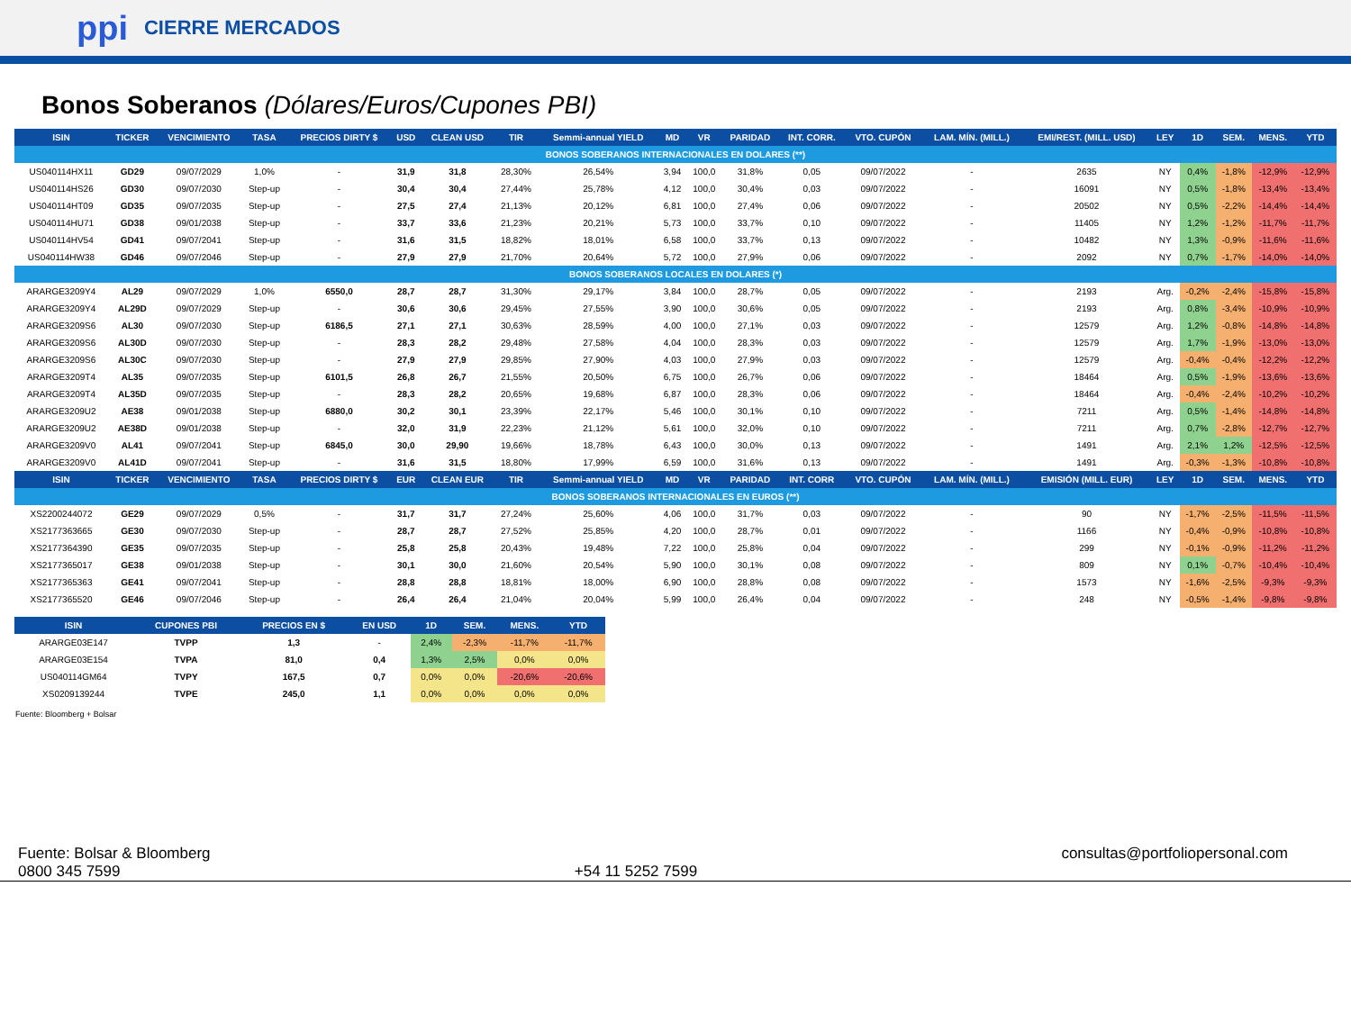ppi CIERRE MERCADOS
Bonos Soberanos (Dólares/Euros/Cupones PBI)
| ISIN | TICKER | VENCIMIENTO | TASA | PRECIOS DIRTY $ | USD | CLEAN USD | TIR | Semmi-annual YIELD | MD | VR | PARIDAD | INT. CORR. | VTO. CUPÓN | LAM. MÍN. (MILL.) | EMI/REST. (MILL. USD) | LEY | 1D | SEM. | MENS. | YTD |
| --- | --- | --- | --- | --- | --- | --- | --- | --- | --- | --- | --- | --- | --- | --- | --- | --- | --- | --- | --- | --- |
| BONOS SOBERANOS INTERNACIONALES EN DOLARES (**) | | | | | | | | | | | | | | | | | | | | |
| US040114HX11 | GD29 | 09/07/2029 | 1,0% | - | 31,9 | 31,8 | 28,30% | 26,54% | 3,94 | 100,0 | 31,8% | 0,05 | 09/07/2022 | - | 2635 | NY | 0,4% | -1,8% | -12,9% | -12,9% |
| US040114HS26 | GD30 | 09/07/2030 | Step-up | - | 30,4 | 30,4 | 27,44% | 25,78% | 4,12 | 100,0 | 30,4% | 0,03 | 09/07/2022 | - | 16091 | NY | 0,5% | -1,8% | -13,4% | -13,4% |
| US040114HT09 | GD35 | 09/07/2035 | Step-up | - | 27,5 | 27,4 | 21,13% | 20,12% | 6,81 | 100,0 | 27,4% | 0,06 | 09/07/2022 | - | 20502 | NY | 0,5% | -2,2% | -14,4% | -14,4% |
| US040114HU71 | GD38 | 09/01/2038 | Step-up | - | 33,7 | 33,6 | 21,23% | 20,21% | 5,73 | 100,0 | 33,7% | 0,10 | 09/07/2022 | - | 11405 | NY | 1,2% | -1,2% | -11,7% | -11,7% |
| US040114HV54 | GD41 | 09/07/2041 | Step-up | - | 31,6 | 31,5 | 18,82% | 18,01% | 6,58 | 100,0 | 33,7% | 0,13 | 09/07/2022 | - | 10482 | NY | 1,3% | -0,9% | -11,6% | -11,6% |
| US040114HW38 | GD46 | 09/07/2046 | Step-up | - | 27,9 | 27,9 | 21,70% | 20,64% | 5,72 | 100,0 | 27,9% | 0,06 | 09/07/2022 | - | 2092 | NY | 0,7% | -1,7% | -14,0% | -14,0% |
| BONOS SOBERANOS LOCALES EN DOLARES (*) | | | | | | | | | | | | | | | | | | | | |
| ARARGE3209Y4 | AL29 | 09/07/2029 | 1,0% | 6550,0 | 28,7 | 28,7 | 31,30% | 29,17% | 3,84 | 100,0 | 28,7% | 0,05 | 09/07/2022 | - | 2193 | Arg. | -0,2% | -2,4% | -15,8% | -15,8% |
| ARARGE3209Y4 | AL29D | 09/07/2029 | Step-up | - | 30,6 | 30,6 | 29,45% | 27,55% | 3,90 | 100,0 | 30,6% | 0,05 | 09/07/2022 | - | 2193 | Arg. | 0,8% | -3,4% | -10,9% | -10,9% |
| ARARGE3209S6 | AL30 | 09/07/2030 | Step-up | 6186,5 | 27,1 | 27,1 | 30,63% | 28,59% | 4,00 | 100,0 | 27,1% | 0,03 | 09/07/2022 | - | 12579 | Arg. | 1,2% | -0,8% | -14,8% | -14,8% |
| ARARGE3209S6 | AL30D | 09/07/2030 | Step-up | - | 28,3 | 28,2 | 29,48% | 27,58% | 4,04 | 100,0 | 28,3% | 0,03 | 09/07/2022 | - | 12579 | Arg. | 1,7% | -1,9% | -13,0% | -13,0% |
| ARARGE3209S6 | AL30C | 09/07/2030 | Step-up | - | 27,9 | 27,9 | 29,85% | 27,90% | 4,03 | 100,0 | 27,9% | 0,03 | 09/07/2022 | - | 12579 | Arg. | -0,4% | -0,4% | -12,2% | -12,2% |
| ARARGE3209T4 | AL35 | 09/07/2035 | Step-up | 6101,5 | 26,8 | 26,7 | 21,55% | 20,50% | 6,75 | 100,0 | 26,7% | 0,06 | 09/07/2022 | - | 18464 | Arg. | 0,5% | -1,9% | -13,6% | -13,6% |
| ARARGE3209T4 | AL35D | 09/07/2035 | Step-up | - | 28,3 | 28,2 | 20,65% | 19,68% | 6,87 | 100,0 | 28,3% | 0,06 | 09/07/2022 | - | 18464 | Arg. | -0,4% | -2,4% | -10,2% | -10,2% |
| ARARGE3209U2 | AE38 | 09/01/2038 | Step-up | 6880,0 | 30,2 | 30,1 | 23,39% | 22,17% | 5,46 | 100,0 | 30,1% | 0,10 | 09/07/2022 | - | 7211 | Arg. | 0,5% | -1,4% | -14,8% | -14,8% |
| ARARGE3209U2 | AE38D | 09/01/2038 | Step-up | - | 32,0 | 31,9 | 22,23% | 21,12% | 5,61 | 100,0 | 32,0% | 0,10 | 09/07/2022 | - | 7211 | Arg. | 0,7% | -2,8% | -12,7% | -12,7% |
| ARARGE3209V0 | AL41 | 09/07/2041 | Step-up | 6845,0 | 30,0 | 29,90 | 19,66% | 18,78% | 6,43 | 100,0 | 30,0% | 0,13 | 09/07/2022 | - | 1491 | Arg. | 2,1% | 1,2% | -12,5% | -12,5% |
| ARARGE3209V0 | AL41D | 09/07/2041 | Step-up | - | 31,6 | 31,5 | 18,80% | 17,99% | 6,59 | 100,0 | 31,6% | 0,13 | 09/07/2022 | - | 1491 | Arg. | -0,3% | -1,3% | -10,8% | -10,8% |
| ISIN | TICKER | VENCIMIENTO | TASA | PRECIOS DIRTY $ | EUR | CLEAN EUR | TIR | Semmi-annual YIELD | MD | VR | PARIDAD | INT. CORR | VTO. CUPÓN | LAM. MÍN. (MILL.) | EMISIÓN (MILL. EUR) | LEY | 1D | SEM. | MENS. | YTD |
| BONOS SOBERANOS INTERNACIONALES EN EUROS (**) | | | | | | | | | | | | | | | | | | | | |
| XS2200244072 | GE29 | 09/07/2029 | 0,5% | - | 31,7 | 31,7 | 27,24% | 25,60% | 4,06 | 100,0 | 31,7% | 0,03 | 09/07/2022 | - | 90 | NY | -1,7% | -2,5% | -11,5% | -11,5% |
| XS2177363665 | GE30 | 09/07/2030 | Step-up | - | 28,7 | 28,7 | 27,52% | 25,85% | 4,20 | 100,0 | 28,7% | 0,01 | 09/07/2022 | - | 1166 | NY | -0,4% | -0,9% | -10,8% | -10,8% |
| XS2177364390 | GE35 | 09/07/2035 | Step-up | - | 25,8 | 25,8 | 20,43% | 19,48% | 7,22 | 100,0 | 25,8% | 0,04 | 09/07/2022 | - | 299 | NY | -0,1% | -0,9% | -11,2% | -11,2% |
| XS2177365017 | GE38 | 09/01/2038 | Step-up | - | 30,1 | 30,0 | 21,60% | 20,54% | 5,90 | 100,0 | 30,1% | 0,08 | 09/07/2022 | - | 809 | NY | 0,1% | -0,7% | -10,4% | -10,4% |
| XS2177365363 | GE41 | 09/07/2041 | Step-up | - | 28,8 | 28,8 | 18,81% | 18,00% | 6,90 | 100,0 | 28,8% | 0,08 | 09/07/2022 | - | 1573 | NY | -1,6% | -2,5% | -9,3% | -9,3% |
| XS2177365520 | GE46 | 09/07/2046 | Step-up | - | 26,4 | 26,4 | 21,04% | 20,04% | 5,99 | 100,0 | 26,4% | 0,04 | 09/07/2022 | - | 248 | NY | -0,5% | -1,4% | -9,8% | -9,8% |
| ISIN | CUPONES PBI | PRECIOS EN $ | EN USD | 1D | SEM. | MENS. | YTD |
| --- | --- | --- | --- | --- | --- | --- | --- |
| ARARGE03E147 | TVPP | 1,3 | - | 2,4% | -2,3% | -11,7% | -11,7% |
| ARARGE03E154 | TVPA | 81,0 | 0,4 | 1,3% | 2,5% | 0,0% | 0,0% |
| US040114GM64 | TVPY | 167,5 | 0,7 | 0,0% | 0,0% | -20,6% | -20,6% |
| XS0209139244 | TVPE | 245,0 | 1,1 | 0,0% | 0,0% | 0,0% | 0,0% |
Fuente: Bloomberg + Bolsar
Fuente: Bolsar & Bloomberg
0800 345 7599
+54 11 5252 7599 consultas@portfoliopersonal.com